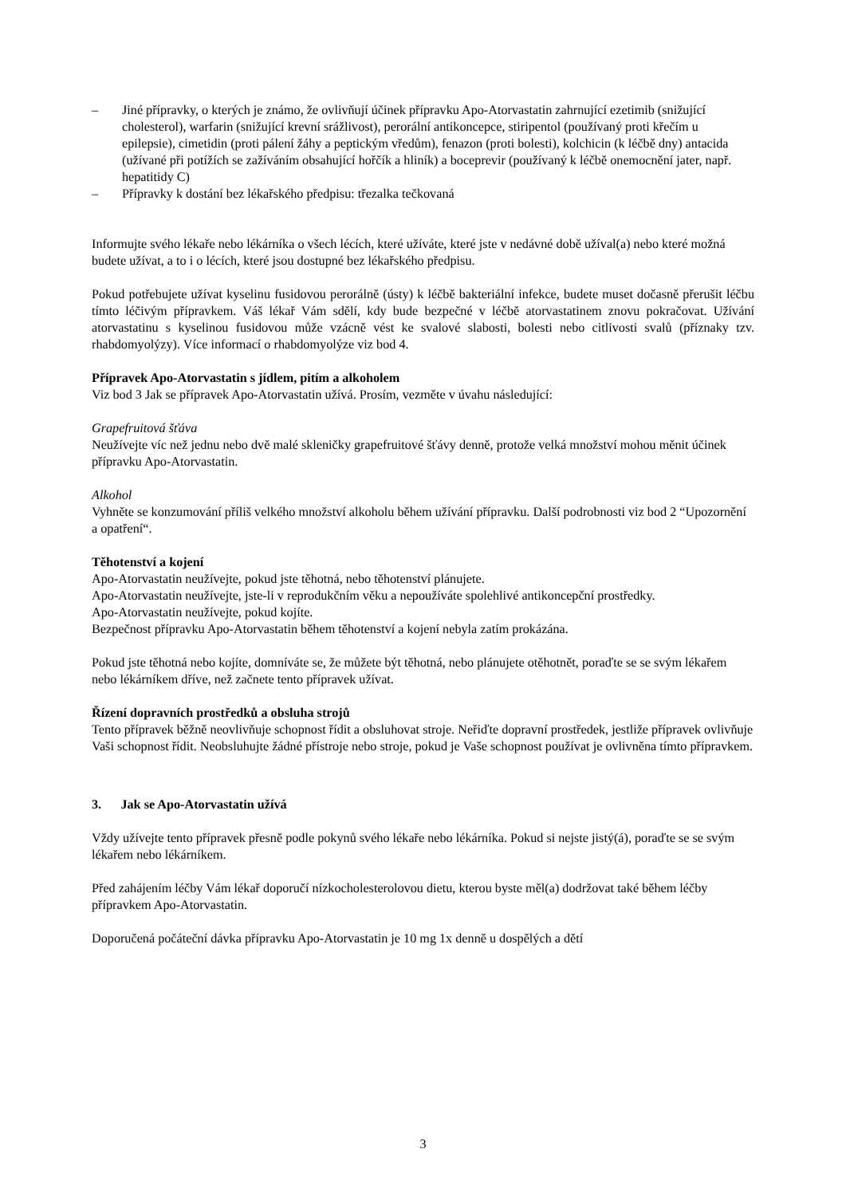– Jiné přípravky, o kterých je známo, že ovlivňují účinek přípravku Apo-Atorvastatin zahrnující ezetimib (snižující cholesterol), warfarin (snižující krevní srážlivost), perorální antikoncepce, stiripentol (používaný proti křečím u epilepsie), cimetidin (proti pálení žáhy a peptickým vředům), fenazon (proti bolesti), kolchicin (k léčbě dny) antacida (užívané při potížích se zažíváním obsahující hořčík a hliník) a boceprevir (používaný k léčbě onemocnění jater, např. hepatitidy C)
– Přípravky k dostání bez lékařského předpisu: třezalka tečkovaná
Informujte svého lékaře nebo lékárníka o všech lécích, které užíváte, které jste v nedávné době užíval(a) nebo které možná budete užívat, a to i o lécích, které jsou dostupné bez lékařského předpisu.
Pokud potřebujete užívat kyselinu fusidovou perorálně (ústy) k léčbě bakteriální infekce, budete muset dočasně přerušit léčbu tímto léčivým přípravkem. Váš lékař Vám sdělí, kdy bude bezpečné v léčbě atorvastatinem znovu pokračovat. Užívání atorvastatinu s kyselinou fusidovou může vzácně vést ke svalové slabosti, bolesti nebo citlivosti svalů (příznaky tzv. rhabdomyolýzy). Více informací o rhabdomyolýze viz bod 4.
Přípravek Apo-Atorvastatin s jídlem, pitím a alkoholem
Viz bod 3 Jak se přípravek Apo-Atorvastatin užívá. Prosím, vezměte v úvahu následující:
Grapefruitová šťáva
Neužívejte víc než jednu nebo dvě malé skleničky grapefruitové šťávy denně, protože velká množství mohou měnit účinek přípravku Apo-Atorvastatin.
Alkohol
Vyhněte se konzumování příliš velkého množství alkoholu během užívání přípravku. Další podrobnosti viz bod 2 “Upozornění a opatření“.
Těhotenství a kojení
Apo-Atorvastatin neužívejte, pokud jste těhotná, nebo těhotenství plánujete.
Apo-Atorvastatin neužívejte, jste-li v reprodukčním věku a nepoužíváte spolehlivé antikoncepční prostředky.
Apo-Atorvastatin neužívejte, pokud kojíte.
Bezpečnost přípravku Apo-Atorvastatin během těhotenství a kojení nebyla zatím prokázána.
Pokud jste těhotná nebo kojíte, domníváte se, že můžete být těhotná, nebo plánujete otěhotnět, poraďte se se svým lékařem nebo lékárníkem dříve, než začnete tento přípravek užívat.
Řízení dopravních prostředků a obsluha strojů
Tento přípravek běžně neovlivňuje schopnost řídit a obsluhovat stroje. Neřiďte dopravní prostředek, jestliže přípravek ovlivňuje Vaši schopnost řídit. Neobsluhujte žádné přístroje nebo stroje, pokud je Vaše schopnost používat je ovlivněna tímto přípravkem.
3. Jak se Apo-Atorvastatin užívá
Vždy užívejte tento přípravek přesně podle pokynů svého lékaře nebo lékárníka. Pokud si nejste jistý(á), poraďte se se svým lékařem nebo lékárníkem.
Před zahájením léčby Vám lékař doporučí nízkocholesterolovou dietu, kterou byste měl(a) dodržovat také během léčby přípravkem Apo-Atorvastatin.
Doporučená počáteční dávka přípravku Apo-Atorvastatin je 10 mg 1x denně u dospělých a dětí
3